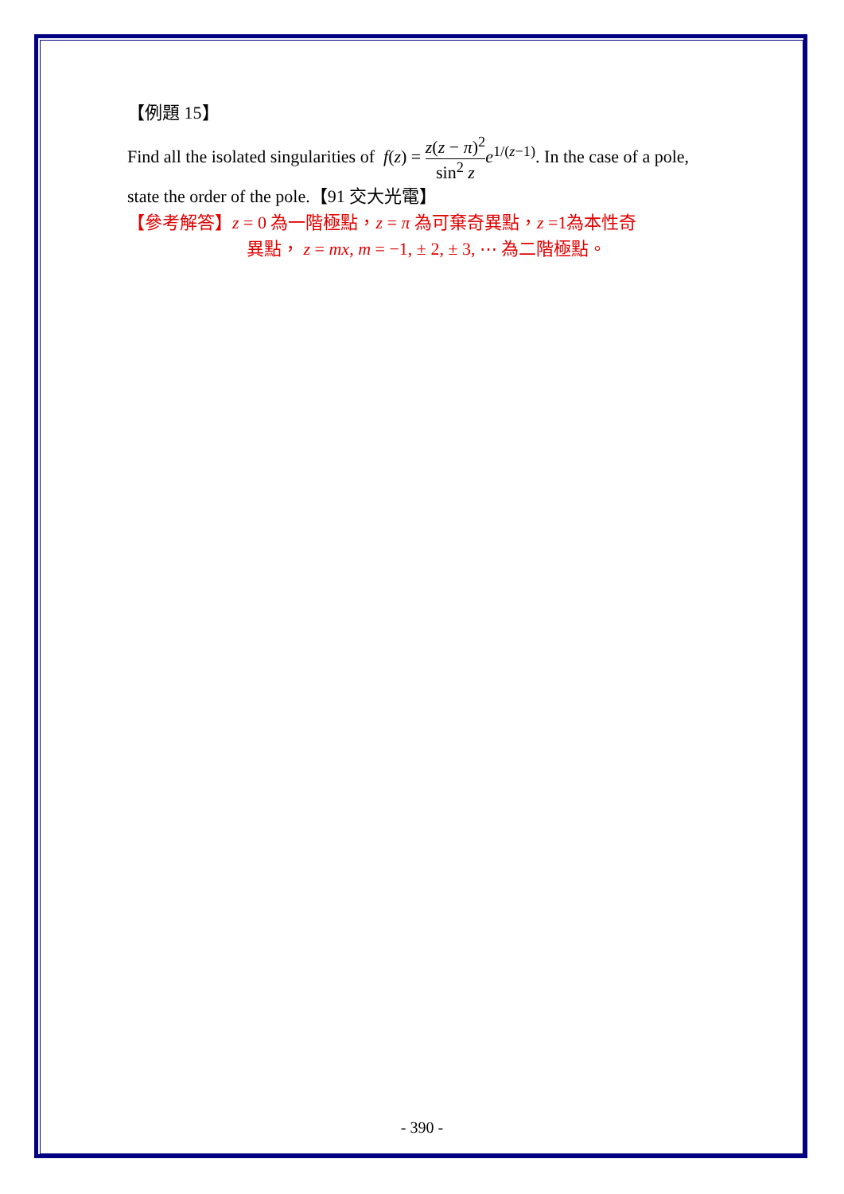【例題 15】
Find all the isolated singularities of f(z) = z(z − π)<sup>2</sup> sin<sup>2</sup> z e<sup>1/(z−1)</sup>. In the case of a pole, state the order of the pole.【91 交大光電】
【參考解答】z = 0 為一階極點，z = π 為可棄奇異點，z =1為本性奇
異點， z = mx, m = −1, ± 2, ± 3, ⋯ 為二階極點。
- 390 -